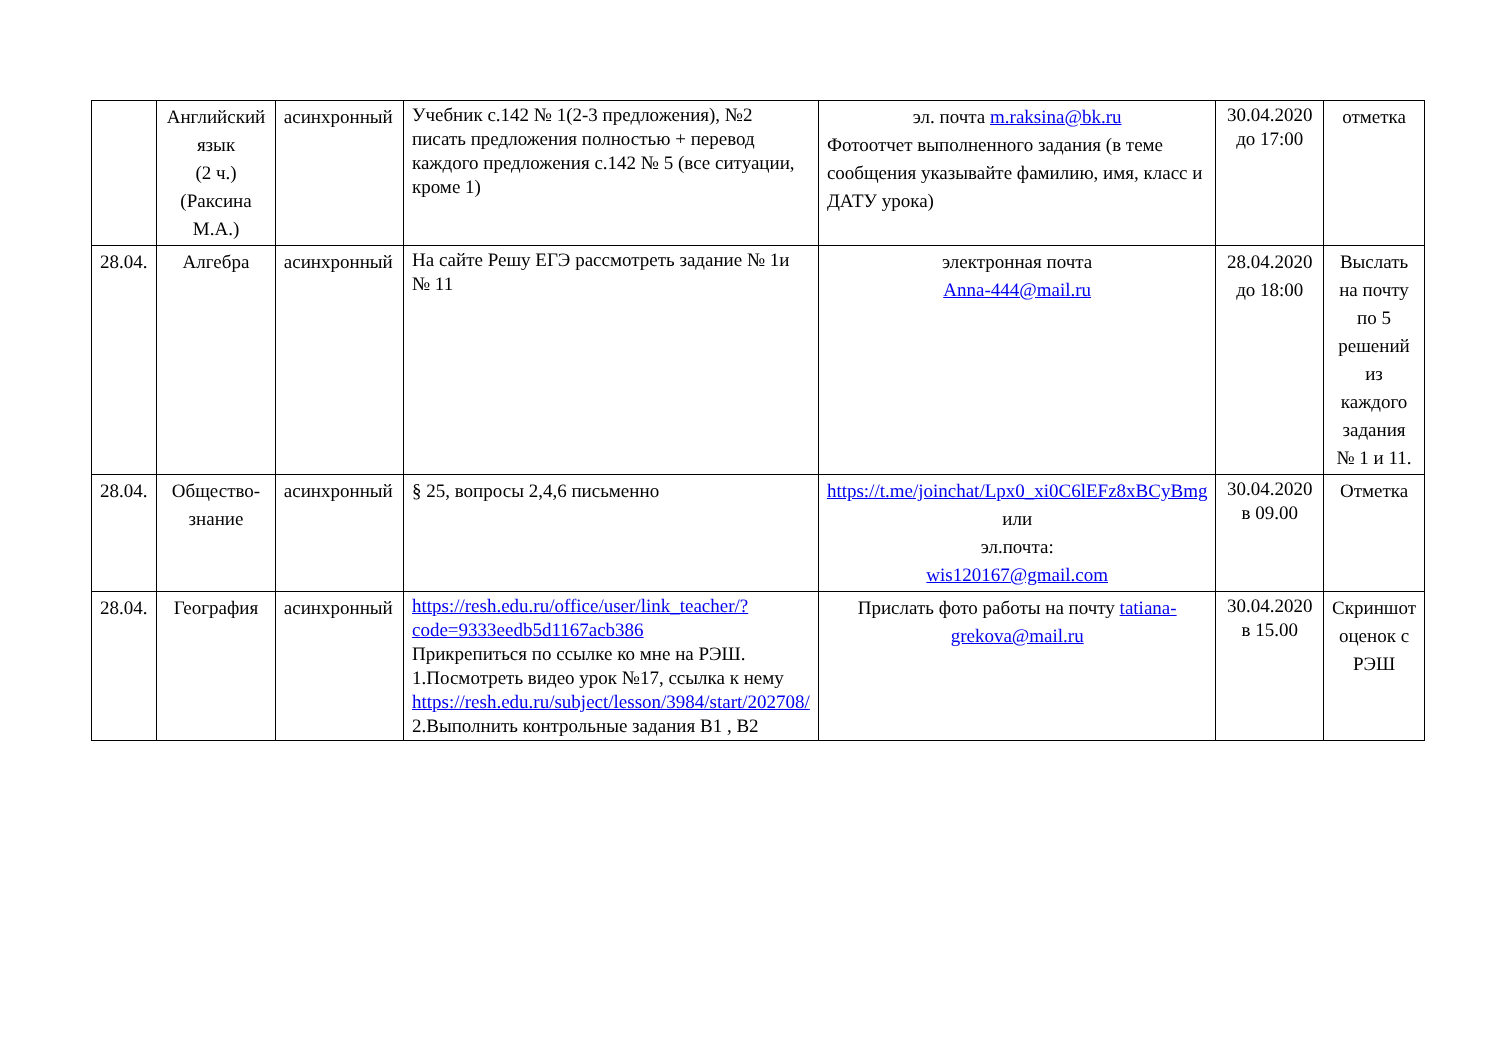| | Английский язык (2 ч.) (Раксина М.А.) | асинхронный | Учебник с.142 № 1(2-3 предложения), №2 писать предложения полностью + перевод каждого предложения с.142 № 5 (все ситуации, кроме 1) | эл. почта m.raksina@bk.ru Фотоотчет выполненного задания (в теме сообщения указывайте фамилию, имя, класс и ДАТУ урока) | 30.04.2020 до 17:00 | отметка |
| 28.04. | Алгебра | асинхронный | На сайте Решу ЕГЭ рассмотреть задание № 1и № 11 | электронная почта Anna-444@mail.ru | 28.04.2020 до 18:00 | Выслать на почту по 5 решений из каждого задания № 1 и 11. |
| 28.04. | Общество-знание | асинхронный | § 25, вопросы 2,4,6 письменно | https://t.me/joinchat/Lpx0_xi0C6lEFz8xBCyBmg или эл.почта: wis120167@gmail.com | 30.04.2020 в 09.00 | Отметка |
| 28.04. | География | асинхронный | https://resh.edu.ru/office/user/link_teacher/?code=9333eedb5d1167acb386 Прикрепиться по ссылке ко мне на РЭШ. 1.Посмотреть видео урок №17, ссылка к нему https://resh.edu.ru/subject/lesson/3984/start/202708/ 2.Выполнить контрольные задания В1 , В2 | Прислать фото работы на почту tatiana-grekova@mail.ru | 30.04.2020 в 15.00 | Скриншот оценок с РЭШ |